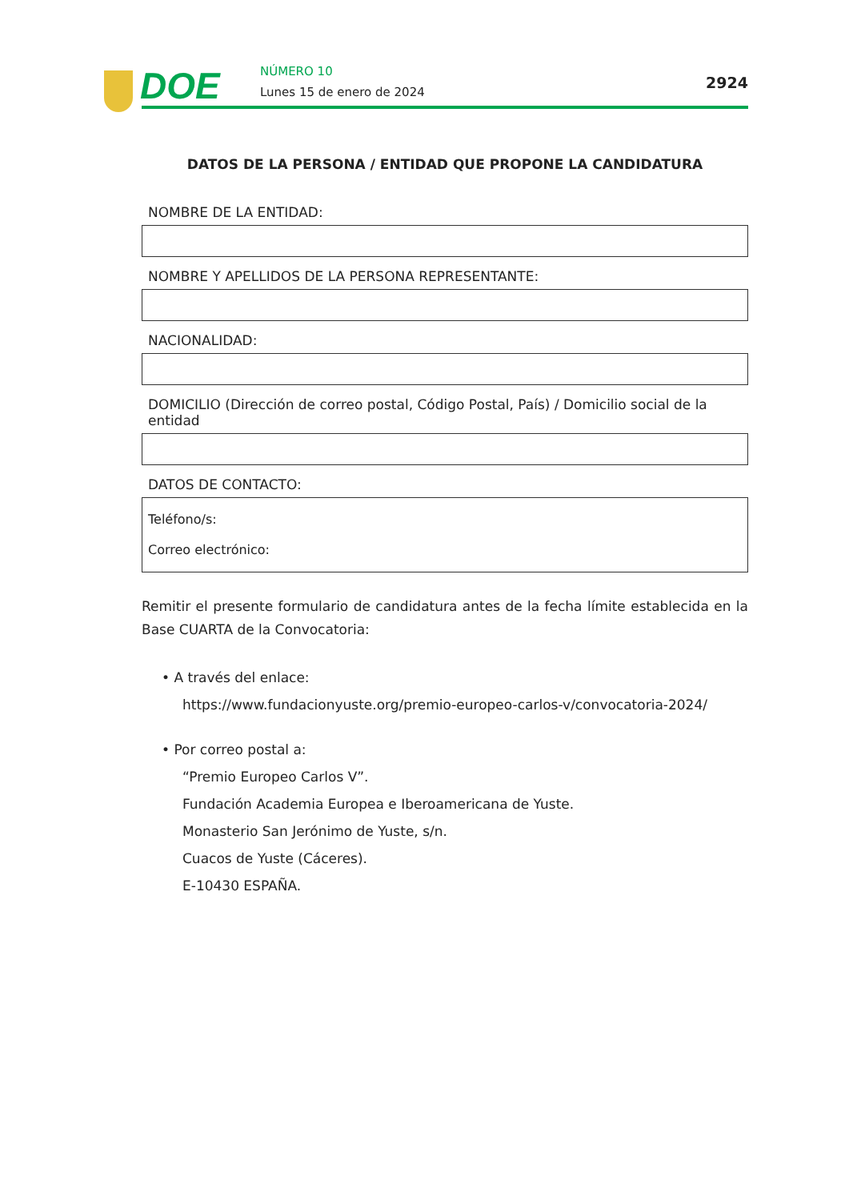DOE NÚMERO 10
Lunes 15 de enero de 2024
2924
DATOS DE LA PERSONA / ENTIDAD QUE PROPONE LA CANDIDATURA
NOMBRE DE LA ENTIDAD:
NOMBRE Y APELLIDOS DE LA PERSONA REPRESENTANTE:
NACIONALIDAD:
DOMICILIO (Dirección de correo postal, Código Postal, País) / Domicilio social de la entidad
DATOS DE CONTACTO:
Teléfono/s:
Correo electrónico:
Remitir el presente formulario de candidatura antes de la fecha límite establecida en la Base CUARTA de la Convocatoria:
• A través del enlace:
https://www.fundacionyuste.org/premio-europeo-carlos-v/convocatoria-2024/
• Por correo postal a:
“Premio Europeo Carlos V”.
Fundación Academia Europea e Iberoamericana de Yuste.
Monasterio San Jerónimo de Yuste, s/n.
Cuacos de Yuste (Cáceres).
E-10430 ESPAÑA.